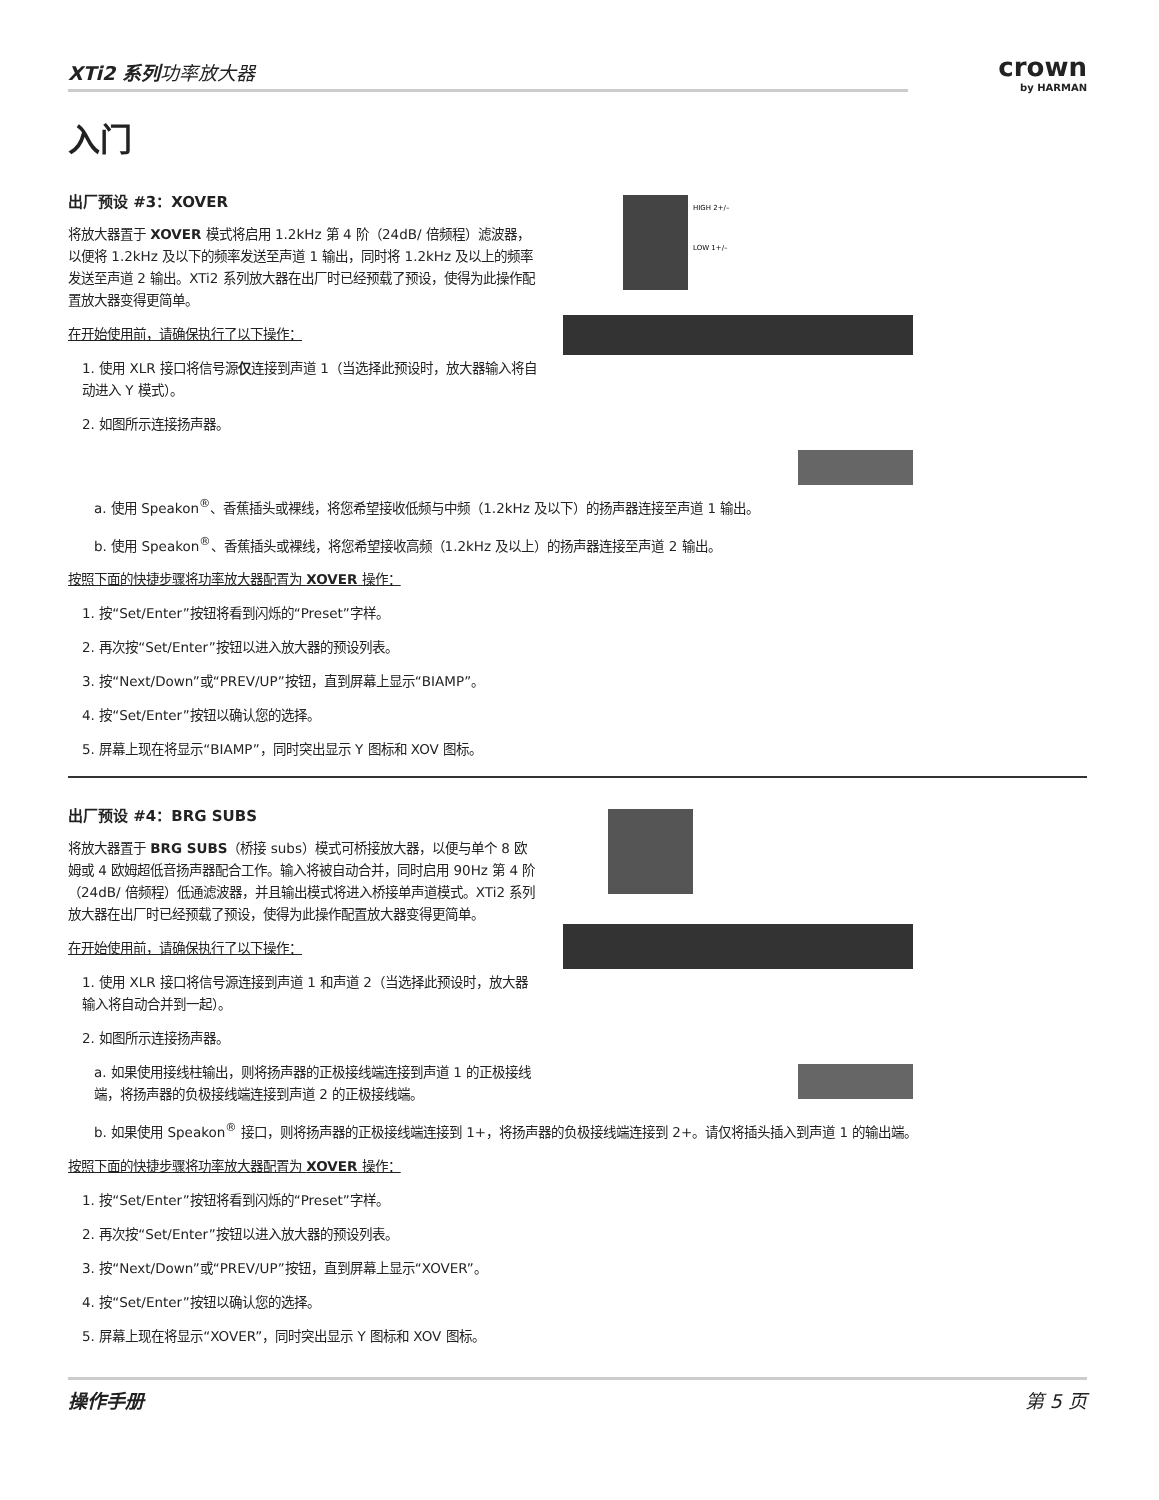XTi2 系列功率放大器
crown
by HARMAN
入门
出厂预设 #3：XOVER
将放大器置于 XOVER 模式将启用 1.2kHz 第 4 阶（24dB/ 倍频程）滤波器，以便将 1.2kHz 及以下的频率发送至声道 1 输出，同时将 1.2kHz 及以上的频率发送至声道 2 输出。XTi2 系列放大器在出厂时已经预载了预设，使得为此操作配置放大器变得更简单。
在开始使用前，请确保执行了以下操作：
1. 使用 XLR 接口将信号源仅连接到声道 1（当选择此预设时，放大器输入将自动进入 Y 模式）。
2. 如图所示连接扬声器。
HIGH 2+/–
LOW 1+/–
a. 使用 Speakon<sup>®</sup>、香蕉插头或裸线，将您希望接收低频与中频（1.2kHz 及以下）的扬声器连接至声道 1 输出。
b. 使用 Speakon<sup>®</sup>、香蕉插头或裸线，将您希望接收高频（1.2kHz 及以上）的扬声器连接至声道 2 输出。
按照下面的快捷步骤将功率放大器配置为 XOVER 操作：
1. 按“Set/Enter”按钮将看到闪烁的“Preset”字样。
2. 再次按“Set/Enter”按钮以进入放大器的预设列表。
3. 按“Next/Down”或“PREV/UP”按钮，直到屏幕上显示“BIAMP”。
4. 按“Set/Enter”按钮以确认您的选择。
5. 屏幕上现在将显示“BIAMP”，同时突出显示 Y 图标和 XOV 图标。
出厂预设 #4：BRG SUBS
将放大器置于 BRG SUBS（桥接 subs）模式可桥接放大器，以便与单个 8 欧姆或 4 欧姆超低音扬声器配合工作。输入将被自动合并，同时启用 90Hz 第 4 阶（24dB/ 倍频程）低通滤波器，并且输出模式将进入桥接单声道模式。XTi2 系列放大器在出厂时已经预载了预设，使得为此操作配置放大器变得更简单。
在开始使用前，请确保执行了以下操作：
1. 使用 XLR 接口将信号源连接到声道 1 和声道 2（当选择此预设时，放大器输入将自动合并到一起）。
2. 如图所示连接扬声器。
a. 如果使用接线柱输出，则将扬声器的正极接线端连接到声道 1 的正极接线端，将扬声器的负极接线端连接到声道 2 的正极接线端。
b. 如果使用 Speakon<sup>®</sup> 接口，则将扬声器的正极接线端连接到 1+，将扬声器的负极接线端连接到 2+。请仅将插头插入到声道 1 的输出端。
按照下面的快捷步骤将功率放大器配置为 XOVER 操作：
1. 按“Set/Enter”按钮将看到闪烁的“Preset”字样。
2. 再次按“Set/Enter”按钮以进入放大器的预设列表。
3. 按“Next/Down”或“PREV/UP”按钮，直到屏幕上显示“XOVER”。
4. 按“Set/Enter”按钮以确认您的选择。
5. 屏幕上现在将显示“XOVER”，同时突出显示 Y 图标和 XOV 图标。
操作手册 第 5 页